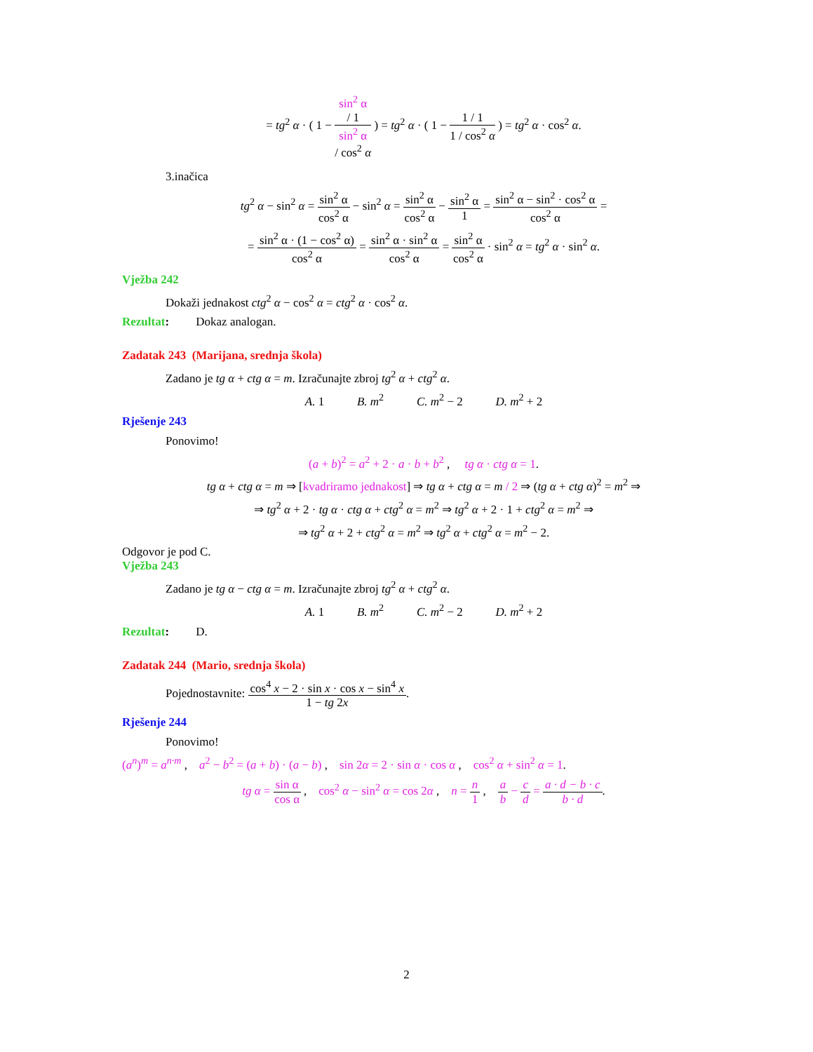= tg<sup>2</sup> α · ( 1 − sin<sup>2</sup> α
/ 1 sin<sup>2</sup> α
/ cos<sup>2</sup> α ) = tg<sup>2</sup> α · ( 1 − 1 / 1 1 / cos<sup>2</sup> α ) = tg<sup>2</sup> α · cos<sup>2</sup> α.
3.inačica
tg<sup>2</sup> α − sin<sup>2</sup> α = sin<sup>2</sup> α cos<sup>2</sup> α − sin<sup>2</sup> α = sin<sup>2</sup> α cos<sup>2</sup> α − sin<sup>2</sup> α 1 = sin<sup>2</sup> α − sin<sup>2</sup> · cos<sup>2</sup> α cos<sup>2</sup> α =
= sin<sup>2</sup> α · (1 − cos<sup>2</sup> α) cos<sup>2</sup> α = sin<sup>2</sup> α · sin<sup>2</sup> α cos<sup>2</sup> α = sin<sup>2</sup> α cos<sup>2</sup> α · sin<sup>2</sup> α = tg<sup>2</sup> α · sin<sup>2</sup> α.
Vježba 242
Dokaži jednakost ctg<sup>2</sup> α − cos<sup>2</sup> α = ctg<sup>2</sup> α · cos<sup>2</sup> α.
Rezultat: Dokaz analogan.
Zadatak 243 (Marijana, srednja škola)
Zadano je tg α + ctg α = m. Izračunajte zbroj tg<sup>2</sup> α + ctg<sup>2</sup> α.
A. 1 B. m<sup>2</sup> C. m<sup>2</sup> − 2 D. m<sup>2</sup> + 2
Rješenje 243
Ponovimo!
(a + b)<sup>2</sup> = a<sup>2</sup> + 2 · a · b + b<sup>2</sup> , tg α · ctg α = 1.
tg α + ctg α = m ⇒ [kvadriramo jednakost] ⇒ tg α + ctg α = m / 2 ⇒ (tg α + ctg α)<sup>2</sup> = m<sup>2</sup> ⇒
⇒ tg<sup>2</sup> α + 2 · tg α · ctg α + ctg<sup>2</sup> α = m<sup>2</sup> ⇒ tg<sup>2</sup> α + 2 · 1 + ctg<sup>2</sup> α = m<sup>2</sup> ⇒
⇒ tg<sup>2</sup> α + 2 + ctg<sup>2</sup> α = m<sup>2</sup> ⇒ tg<sup>2</sup> α + ctg<sup>2</sup> α = m<sup>2</sup> − 2.
Odgovor je pod C.
Vježba 243
Zadano je tg α − ctg α = m. Izračunajte zbroj tg<sup>2</sup> α + ctg<sup>2</sup> α.
A. 1 B. m<sup>2</sup> C. m<sup>2</sup> − 2 D. m<sup>2</sup> + 2
Rezultat: D.
Zadatak 244 (Mario, srednja škola)
Pojednostavnite: cos<sup>4</sup> x − 2 · sin x · cos x − sin<sup>4</sup> x 1 − tg 2x.
Rješenje 244
Ponovimo!
(a<sup>n</sup>)<sup>m</sup> = a<sup>n·m</sup> , a<sup>2</sup> − b<sup>2</sup> = (a + b) · (a − b) , sin 2α = 2 · sin α · cos α , cos<sup>2</sup> α + sin<sup>2</sup> α = 1.
tg α = sin α cos α , cos<sup>2</sup> α − sin<sup>2</sup> α = cos 2α , n = n 1 , a b − c d = a · d − b · c b · d.
2